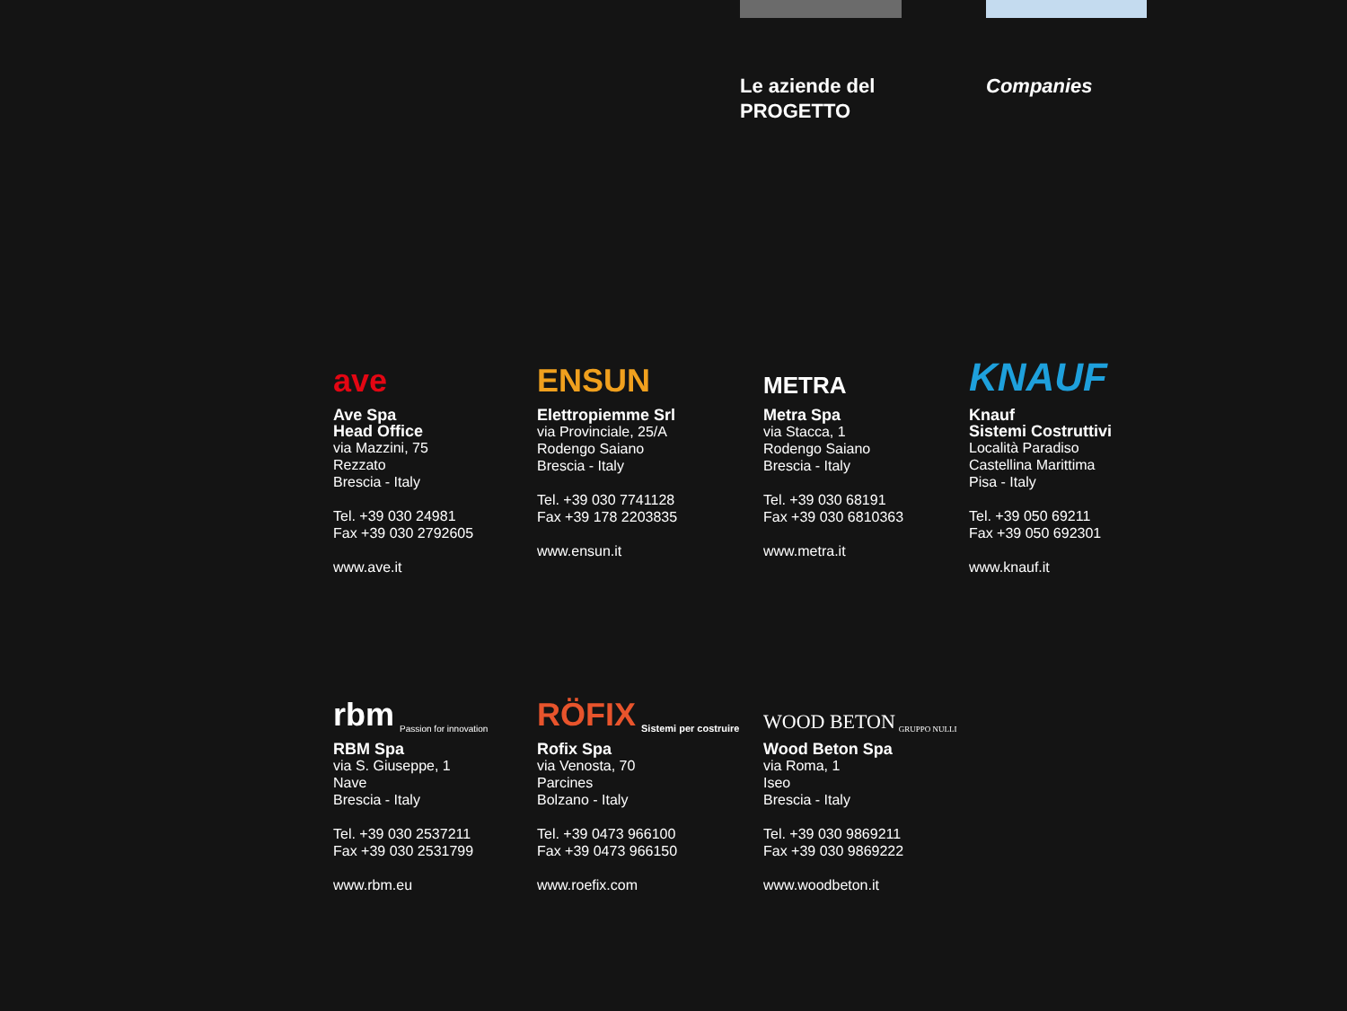Le aziende del
PROGETTO
Companies
ave
Ave Spa
Head Office
via Mazzini, 75
Rezzato
Brescia - Italy
Tel. +39 030 24981
Fax +39 030 2792605
www.ave.it
ENSUN
Elettropiemme Srl
via Provinciale, 25/A
Rodengo Saiano
Brescia - Italy
Tel. +39 030 7741128
Fax +39 178 2203835
www.ensun.it
METRA
Metra Spa
via Stacca, 1
Rodengo Saiano
Brescia - Italy
Tel. +39 030 68191
Fax +39 030 6810363
www.metra.it
KNAUF
Knauf
Sistemi Costruttivi
Località Paradiso
Castellina Marittima
Pisa - Italy
Tel. +39 050 69211
Fax +39 050 692301
www.knauf.it
rbm Passion for innovation
RBM Spa
via S. Giuseppe, 1
Nave
Brescia - Italy
Tel. +39 030 2537211
Fax +39 030 2531799
www.rbm.eu
RÖFIX Sistemi per costruire
Rofix Spa
via Venosta, 70
Parcines
Bolzano - Italy
Tel. +39 0473 966100
Fax +39 0473 966150
www.roefix.com
WOOD BETON GRUPPO NULLI
Wood Beton Spa
via Roma, 1
Iseo
Brescia - Italy
Tel. +39 030 9869211
Fax +39 030 9869222
www.woodbeton.it